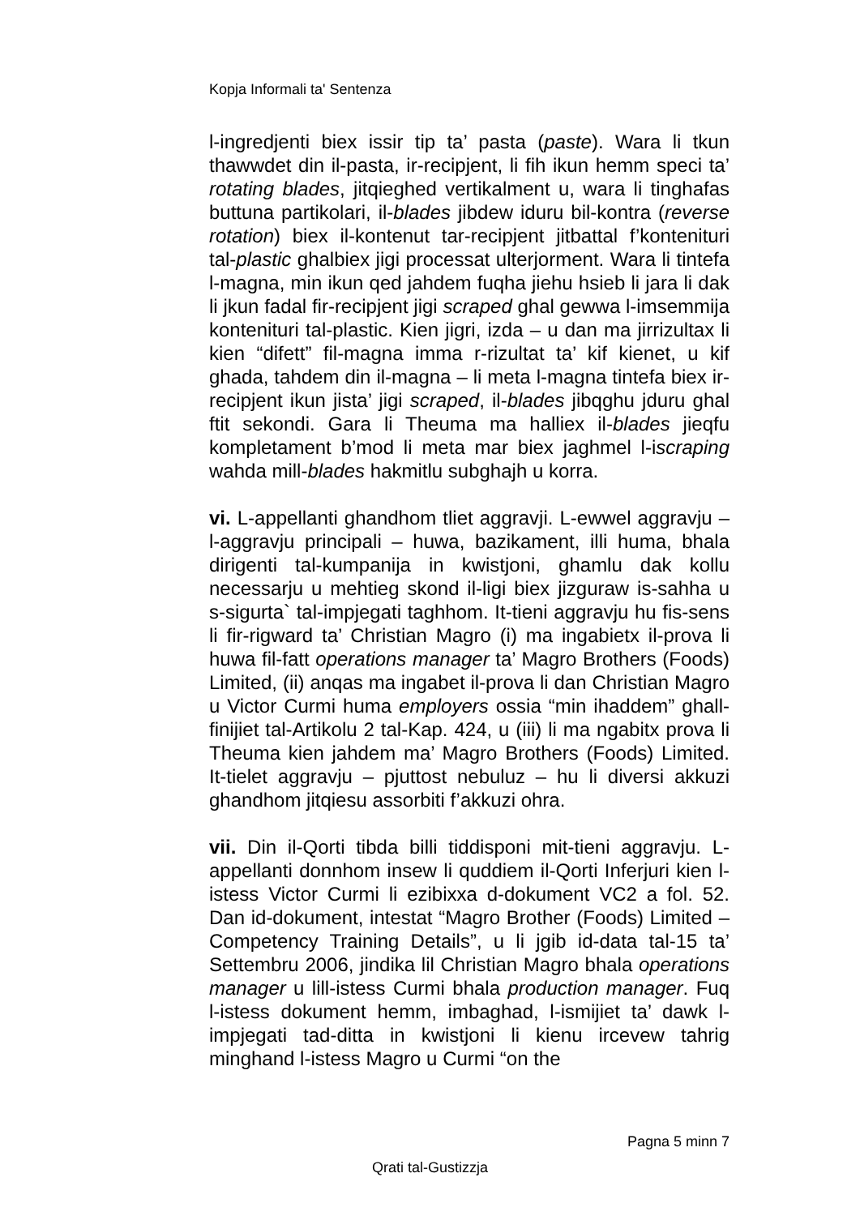Kopja Informali ta' Sentenza
l-ingredjenti biex issir tip ta’ pasta (paste). Wara li tkun thawwdet din il-pasta, ir-recipjent, li fih ikun hemm speci ta’ rotating blades, jitqieghed vertikalment u, wara li tinghafas buttuna partikolari, il-blades jibdew iduru bil-kontra (reverse rotation) biex il-kontenut tar-recipjent jitbattal f’kontenituri tal-plastic ghalbiex jigi processat ulterjorment. Wara li tintefa l-magna, min ikun qed jahdem fuqha jiehu hsieb li jara li dak li jkun fadal fir-recipjent jigi scraped ghal gewwa l-imsemmija kontenituri tal-plastic. Kien jigri, izda – u dan ma jirrizultax li kien “difett” fil-magna imma r-rizultat ta’ kif kienet, u kif ghada, tahdem din il-magna – li meta l-magna tintefa biex ir-recipjent ikun jista’ jigi scraped, il-blades jibqghu jduru ghal ftit sekondi. Gara li Theuma ma halliex il-blades jieqfu kompletament b’mod li meta mar biex jaghmel l-iscraping wahda mill-blades hakmitlu subghajh u korra.
vi. L-appellanti ghandhom tliet aggravji. L-ewwel aggravju – l-aggravju principali – huwa, bazikament, illi huma, bhala dirigenti tal-kumpanija in kwistjoni, ghamlu dak kollu necessarju u mehtieg skond il-ligi biex jizguraw is-sahha u s-sigurta` tal-impjegati taghhom. It-tieni aggravju hu fis-sens li fir-rigward ta’ Christian Magro (i) ma ingabietx il-prova li huwa fil-fatt operations manager ta’ Magro Brothers (Foods) Limited, (ii) anqas ma ingabet il-prova li dan Christian Magro u Victor Curmi huma employers ossia “min ihaddem” ghall-finijiet tal-Artikolu 2 tal-Kap. 424, u (iii) li ma ngabitx prova li Theuma kien jahdem ma’ Magro Brothers (Foods) Limited. It-tielet aggravju – pjuttost nebuluz – hu li diversi akkuzi ghandhom jitqiesu assorbiti f’akkuzi ohra.
vii. Din il-Qorti tibda billi tiddisponi mit-tieni aggravju. L-appellanti donnhom insew li quddiem il-Qorti Inferjuri kien l-istess Victor Curmi li ezibixxa d-dokument VC2 a fol. 52. Dan id-dokument, intestat “Magro Brother (Foods) Limited – Competency Training Details”, u li jgib id-data tal-15 ta’ Settembru 2006, jindika lil Christian Magro bhala operations manager u lill-istess Curmi bhala production manager. Fuq l-istess dokument hemm, imbaghad, l-ismijiet ta’ dawk l-impjegati tad-ditta in kwistjoni li kienu ircevew tahrig minghand l-istess Magro u Curmi “on the
Pagna 5 minn 7
Qrati tal-Gustizzja